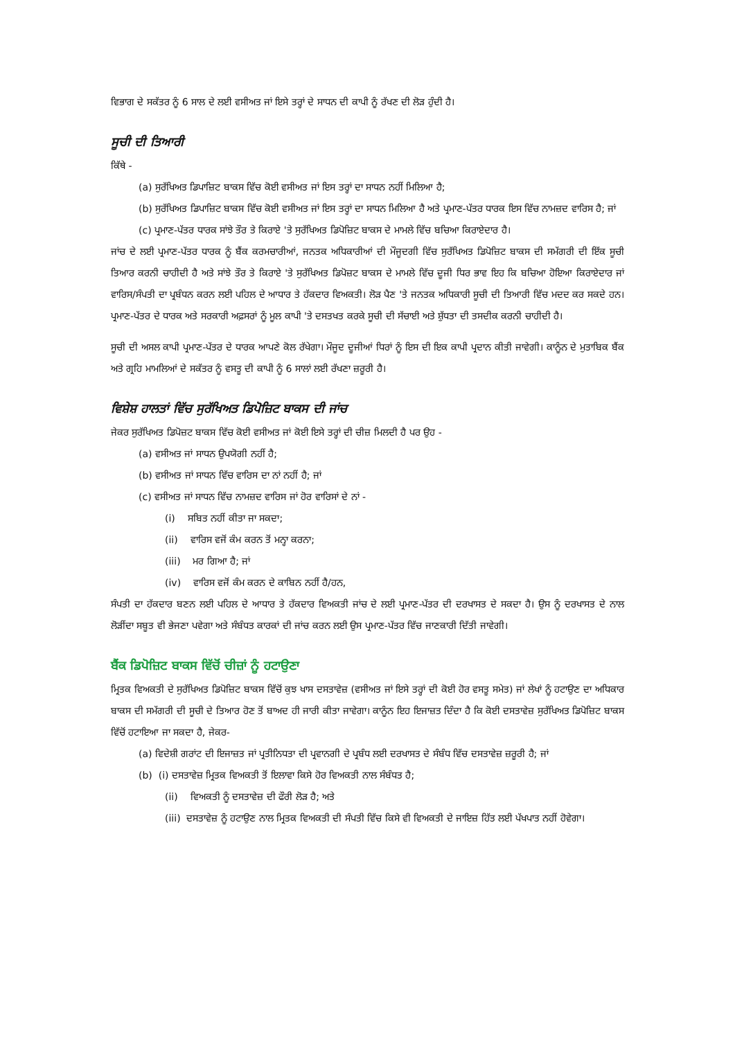ਵਿਭਾਗ ਦੇ ਸਕੱਤਰ ਨੂੰ 6 ਸਾਲ ਦੇ ਲਈ ਵਸੀਅਤ ਜਾਂ ਇਸੇ ਤਰ੍ਹਾਂ ਦੇ ਸਾਧਨ ਦੀ ਕਾਪੀ ਨੂੰ ਰੱਖਣ ਦੀ ਲੋੜ ਹੁੰਦੀ ਹੈ।
ਸੂਚੀ ਦੀ ਤਿਆਰੀ
ਕਿੱਥੇ -
(a) ਸੁਰੱਖਿਅਤ ਡਿਪਾਜ਼ਿਟ ਬਾਕਸ ਵਿੱਚ ਕੋਈ ਵਸੀਅਤ ਜਾਂ ਇਸ ਤਰ੍ਹਾਂ ਦਾ ਸਾਧਨ ਨਹੀਂ ਮਿਲਿਆ ਹੈ;
(b) ਸੁਰੱਖਿਅਤ ਡਿਪਾਜ਼ਿਟ ਬਾਕਸ ਵਿੱਚ ਕੋਈ ਵਸੀਅਤ ਜਾਂ ਇਸ ਤਰ੍ਹਾਂ ਦਾ ਸਾਧਨ ਮਿਲਿਆ ਹੈ ਅਤੇ ਪ੍ਰਮਾਣ-ਪੱਤਰ ਧਾਰਕ ਇਸ ਵਿੱਚ ਨਾਮਜ਼ਦ ਵਾਰਿਸ ਹੈ; ਜਾਂ
(c) ਪ੍ਰਮਾਣ-ਪੱਤਰ ਧਾਰਕ ਸਾਂਝੇ ਤੌਰ ਤੇ ਕਿਰਾਏ 'ਤੇ ਸੁਰੱਖਿਅਤ ਡਿਪੋਜ਼ਿਟ ਬਾਕਸ ਦੇ ਮਾਮਲੇ ਵਿੱਚ ਬਚਿਆ ਕਿਰਾਏਦਾਰ ਹੈ।
ਜਾਂਚ ਦੇ ਲਈ ਪ੍ਰਮਾਣ-ਪੱਤਰ ਧਾਰਕ ਨੂੰ ਬੈਂਕ ਕਰਮਚਾਰੀਆਂ, ਜਨਤਕ ਅਧਿਕਾਰੀਆਂ ਦੀ ਮੌਜੂਦਗੀ ਵਿੱਚ ਸੁਰੱਖਿਅਤ ਡਿਪੋਜ਼ਿਟ ਬਾਕਸ ਦੀ ਸਮੱਗਰੀ ਦੀ ਇੱਕ ਸੂਚੀ ਤਿਆਰ ਕਰਨੀ ਚਾਹੀਦੀ ਹੈ ਅਤੇ ਸਾਂਝੇ ਤੌਰ ਤੇ ਕਿਰਾਏ 'ਤੇ ਸੁਰੱਖਿਅਤ ਡਿਪੋਜ਼ਟ ਬਾਕਸ ਦੇ ਮਾਮਲੇ ਵਿੱਚ ਦੂਜੀ ਧਿਰ ਭਾਵ ਇਹ ਕਿ ਬਚਿਆ ਹੋਇਆ ਕਿਰਾਏਦਾਰ ਜਾਂ ਵਾਰਿਸ/ਸੰਪਤੀ ਦਾ ਪ੍ਰਬੰਧਨ ਕਰਨ ਲਈ ਪਹਿਲ ਦੇ ਆਧਾਰ ਤੇ ਹੱਕਦਾਰ ਵਿਅਕਤੀ। ਲੋੜ ਪੈਣ 'ਤੇ ਜਨਤਕ ਅਧਿਕਾਰੀ ਸੂਚੀ ਦੀ ਤਿਆਰੀ ਵਿੱਚ ਮਦਦ ਕਰ ਸਕਦੇ ਹਨ। ਪ੍ਰਮਾਣ-ਪੱਤਰ ਦੇ ਧਾਰਕ ਅਤੇ ਸਰਕਾਰੀ ਅਫ਼ਸਰਾਂ ਨੂੰ ਮੂਲ ਕਾਪੀ 'ਤੇ ਦਸਤਖਤ ਕਰਕੇ ਸੂਚੀ ਦੀ ਸੱਚਾਈ ਅਤੇ ਸ਼ੁੱਧਤਾ ਦੀ ਤਸਦੀਕ ਕਰਨੀ ਚਾਹੀਦੀ ਹੈ।
ਸੂਚੀ ਦੀ ਅਸਲ ਕਾਪੀ ਪ੍ਰਮਾਣ-ਪੱਤਰ ਦੇ ਧਾਰਕ ਆਪਣੇ ਕੋਲ ਰੱਖੇਗਾ। ਮੌਜੂਦ ਦੂਜੀਆਂ ਧਿਰਾਂ ਨੂੰ ਇਸ ਦੀ ਇਕ ਕਾਪੀ ਪ੍ਰਦਾਨ ਕੀਤੀ ਜਾਵੇਗੀ। ਕਾਨੂੰਨ ਦੇ ਮੁਤਾਬਿਕ ਬੈਂਕ ਅਤੇ ਗ੍ਰਹਿ ਮਾਮਲਿਆਂ ਦੇ ਸਕੱਤਰ ਨੂੰ ਵਸਤੂ ਦੀ ਕਾਪੀ ਨੂੰ 6 ਸਾਲਾਂ ਲਈ ਰੱਖਣਾ ਜ਼ਰੂਰੀ ਹੈ।
ਵਿਸ਼ੇਸ਼ ਹਾਲਤਾਂ ਵਿੱਚ ਸੁਰੱਖਿਅਤ ਡਿਪੋਜ਼ਿਟ ਬਾਕਸ ਦੀ ਜਾਂਚ
ਜੇਕਰ ਸੁਰੱਖਿਅਤ ਡਿਪੋਜ਼ਟ ਬਾਕਸ ਵਿੱਚ ਕੋਈ ਵਸੀਅਤ ਜਾਂ ਕੋਈ ਇਸੇ ਤਰ੍ਹਾਂ ਦੀ ਚੀਜ਼ ਮਿਲਦੀ ਹੈ ਪਰ ਉਹ -
(a) ਵਸੀਅਤ ਜਾਂ ਸਾਧਨ ਉਪਯੋਗੀ ਨਹੀਂ ਹੈ;
(b) ਵਸੀਅਤ ਜਾਂ ਸਾਧਨ ਵਿੱਚ ਵਾਰਿਸ ਦਾ ਨਾਂ ਨਹੀਂ ਹੈ; ਜਾਂ
(c) ਵਸੀਅਤ ਜਾਂ ਸਾਧਨ ਵਿੱਚ ਨਾਮਜ਼ਦ ਵਾਰਿਸ ਜਾਂ ਹੋਰ ਵਾਰਿਸਾਂ ਦੇ ਨਾਂ -
(i) ਸਬਿਤ ਨਹੀਂ ਕੀਤਾ ਜਾ ਸਕਦਾ;
(ii) ਵਾਰਿਸ ਵਜੋਂ ਕੰਮ ਕਰਨ ਤੋਂ ਮਨ੍ਹਾ ਕਰਨਾ;
(iii) ਮਰ ਗਿਆ ਹੈ; ਜਾਂ
(iv) ਵਾਰਿਸ ਵਜੋਂ ਕੰਮ ਕਰਨ ਦੇ ਕਾਬਿਨ ਨਹੀਂ ਹੈ/ਹਨ,
ਸੰਪਤੀ ਦਾ ਹੱਕਦਾਰ ਬਣਨ ਲਈ ਪਹਿਲ ਦੇ ਆਧਾਰ ਤੇ ਹੱਕਦਾਰ ਵਿਅਕਤੀ ਜਾਂਚ ਦੇ ਲਈ ਪ੍ਰਮਾਣ-ਪੱਤਰ ਦੀ ਦਰਖਾਸਤ ਦੇ ਸਕਦਾ ਹੈ। ਉਸ ਨੂੰ ਦਰਖਾਸਤ ਦੇ ਨਾਲ ਲੋੜੀਂਦਾ ਸਬੂਤ ਵੀ ਭੇਜਣਾ ਪਵੇਗਾ ਅਤੇ ਸੰਬੰਧਤ ਕਾਰਕਾਂ ਦੀ ਜਾਂਚ ਕਰਨ ਲਈ ਉਸ ਪ੍ਰਮਾਣ-ਪੱਤਰ ਵਿੱਚ ਜਾਣਕਾਰੀ ਦਿੱਤੀ ਜਾਵੇਗੀ।
ਬੈਂਕ ਡਿਪੋਜ਼ਿਟ ਬਾਕਸ ਵਿੱਚੋਂ ਚੀਜ਼ਾਂ ਨੂੰ ਹਟਾਉਣਾ
ਮ੍ਰਿਤਕ ਵਿਅਕਤੀ ਦੇ ਸੁਰੱਖਿਅਤ ਡਿਪੋਜ਼ਿਟ ਬਾਕਸ ਵਿੱਚੋਂ ਕੁਝ ਖਾਸ ਦਸਤਾਵੇਜ਼ (ਵਸੀਅਤ ਜਾਂ ਇਸੇ ਤਰ੍ਹਾਂ ਦੀ ਕੋਈ ਹੋਰ ਵਸਤੂ ਸਮੇਤ) ਜਾਂ ਲੇਖਾਂ ਨੂੰ ਹਟਾਉਣ ਦਾ ਅਧਿਕਾਰ ਬਾਕਸ ਦੀ ਸਮੱਗਰੀ ਦੀ ਸੂਚੀ ਦੇ ਤਿਆਰ ਹੋਣ ਤੋਂ ਬਾਅਦ ਹੀ ਜਾਰੀ ਕੀਤਾ ਜਾਵੇਗਾ। ਕਾਨੂੰਨ ਇਹ ਇਜਾਜ਼ਤ ਦਿੰਦਾ ਹੈ ਕਿ ਕੋਈ ਦਸਤਾਵੇਜ਼ ਸੁਰੱਖਿਅਤ ਡਿਪੋਜ਼ਿਟ ਬਾਕਸ ਵਿੱਚੋਂ ਹਟਾਇਆ ਜਾ ਸਕਦਾ ਹੈ, ਜੇਕਰ-
(a) ਵਿਦੇਸ਼ੀ ਗਰਾਂਟ ਦੀ ਇਜਾਜ਼ਤ ਜਾਂ ਪ੍ਰਤੀਨਿਧਤਾ ਦੀ ਪ੍ਰਵਾਨਗੀ ਦੇ ਪ੍ਰਬੰਧ ਲਈ ਦਰਖਾਸਤ ਦੇ ਸੰਬੰਧ ਵਿੱਚ ਦਸਤਾਵੇਜ਼ ਜ਼ਰੂਰੀ ਹੈ; ਜਾਂ
(b) (i) ਦਸਤਾਵੇਜ਼ ਮ੍ਰਿਤਕ ਵਿਅਕਤੀ ਤੋਂ ਇਲਾਵਾ ਕਿਸੇ ਹੋਰ ਵਿਅਕਤੀ ਨਾਲ ਸੰਬੰਧਤ ਹੈ;
(ii) ਵਿਅਕਤੀ ਨੂੰ ਦਸਤਾਵੇਜ਼ ਦੀ ਫੌਰੀ ਲੋੜ ਹੈ; ਅਤੇ
(iii) ਦਸਤਾਵੇਜ਼ ਨੂੰ ਹਟਾਉਣ ਨਾਲ ਮ੍ਰਿਤਕ ਵਿਅਕਤੀ ਦੀ ਸੰਪਤੀ ਵਿੱਚ ਕਿਸੇ ਵੀ ਵਿਅਕਤੀ ਦੇ ਜਾਇਜ਼ ਹਿੱਤ ਲਈ ਪੱਖਪਾਤ ਨਹੀਂ ਹੋਵੇਗਾ।